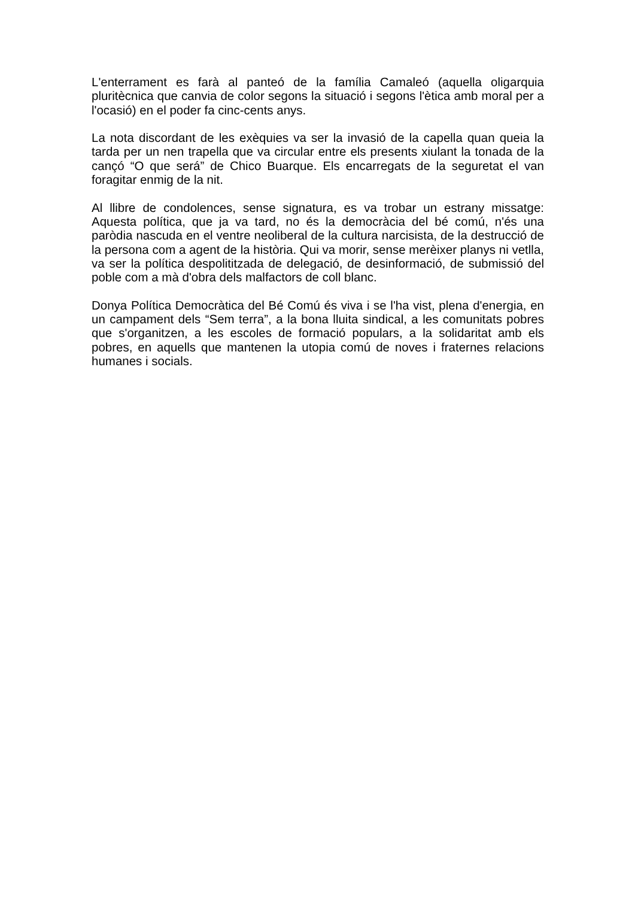L'enterrament es farà al panteó de la família Camaleó (aquella oligarquia pluritècnica que canvia de color segons la situació i segons l'ètica amb moral per a l'ocasió) en el poder fa cinc-cents anys.
La nota discordant de les exèquies va ser la invasió de la capella quan queia la tarda per un nen trapella que va circular entre els presents xiulant la tonada de la cançó “O que será” de Chico Buarque. Els encarregats de la seguretat el van foragitar enmig de la nit.
Al llibre de condolences, sense signatura, es va trobar un estrany missatge: Aquesta política, que ja va tard, no és la democràcia del bé comú, n'és una paròdia nascuda en el ventre neoliberal de la cultura narcisista, de la destrucció de la persona com a agent de la història. Qui va morir, sense merèixer planys ni vetlla, va ser la política despolititzada de delegació, de desinformació, de submissió del poble com a mà d'obra dels malfactors de coll blanc.
Donya Política Democràtica del Bé Comú és viva i se l'ha vist, plena d'energia, en un campament dels “Sem terra”, a la bona lluita sindical, a les comunitats pobres que s'organitzen, a les escoles de formació populars, a la solidaritat amb els pobres, en aquells que mantenen la utopia comú de noves i fraternes relacions humanes i socials.